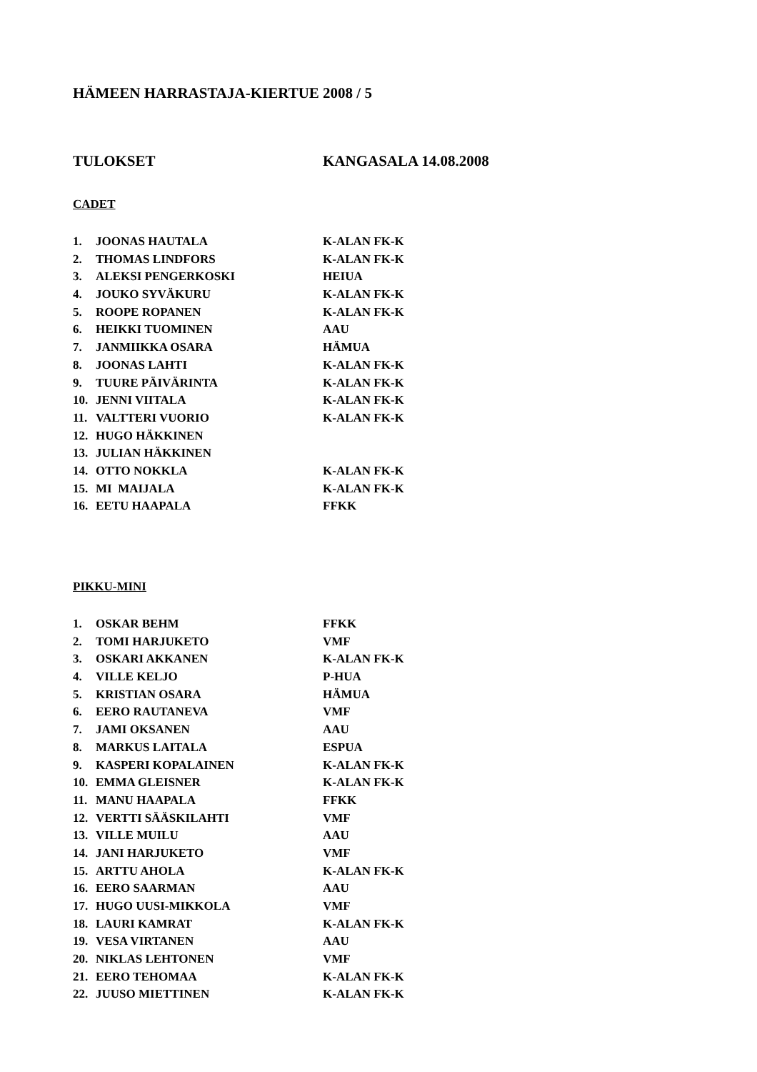HÄMEEN HARRASTAJA-KIERTUE 2008 / 5
TULOKSET KANGASALA 14.08.2008
CADET
| 1. | JOONAS HAUTALA | K-ALAN FK-K |
| 2. | THOMAS LINDFORS | K-ALAN FK-K |
| 3. | ALEKSI PENGERKOSKI | HEIUA |
| 4. | JOUKO SYVÄKURU | K-ALAN FK-K |
| 5. | ROOPE ROPANEN | K-ALAN FK-K |
| 6. | HEIKKI TUOMINEN | AAU |
| 7. | JANMIIKKA OSARA | HÄMUA |
| 8. | JOONAS LAHTI | K-ALAN FK-K |
| 9. | TUURE PÄIVÄRINTA | K-ALAN FK-K |
| 10. | JENNI VIITALA | K-ALAN FK-K |
| 11. | VALTTERI VUORIO | K-ALAN FK-K |
| 12. | HUGO HÄKKINEN | |
| 13. | JULIAN HÄKKINEN | |
| 14. | OTTO NOKKLA | K-ALAN FK-K |
| 15. | MI MAIJALA | K-ALAN FK-K |
| 16. | EETU HAAPALA | FFKK |
PIKKU-MINI
| 1. | OSKAR BEHM | FFKK |
| 2. | TOMI HARJUKETO | VMF |
| 3. | OSKARI AKKANEN | K-ALAN FK-K |
| 4. | VILLE KELJO | P-HUA |
| 5. | KRISTIAN OSARA | HÄMUA |
| 6. | EERO RAUTANEVA | VMF |
| 7. | JAMI OKSANEN | AAU |
| 8. | MARKUS LAITALA | ESPUA |
| 9. | KASPERI KOPALAINEN | K-ALAN FK-K |
| 10. | EMMA GLEISNER | K-ALAN FK-K |
| 11. | MANU HAAPALA | FFKK |
| 12. | VERTTI SÄÄSKILAHTI | VMF |
| 13. | VILLE MUILU | AAU |
| 14. | JANI HARJUKETO | VMF |
| 15. | ARTTU AHOLA | K-ALAN FK-K |
| 16. | EERO SAARMAN | AAU |
| 17. | HUGO UUSI-MIKKOLA | VMF |
| 18. | LAURI KAMRAT | K-ALAN FK-K |
| 19. | VESA VIRTANEN | AAU |
| 20. | NIKLAS LEHTONEN | VMF |
| 21. | EERO TEHOMAA | K-ALAN FK-K |
| 22. | JUUSO MIETTINEN | K-ALAN FK-K |